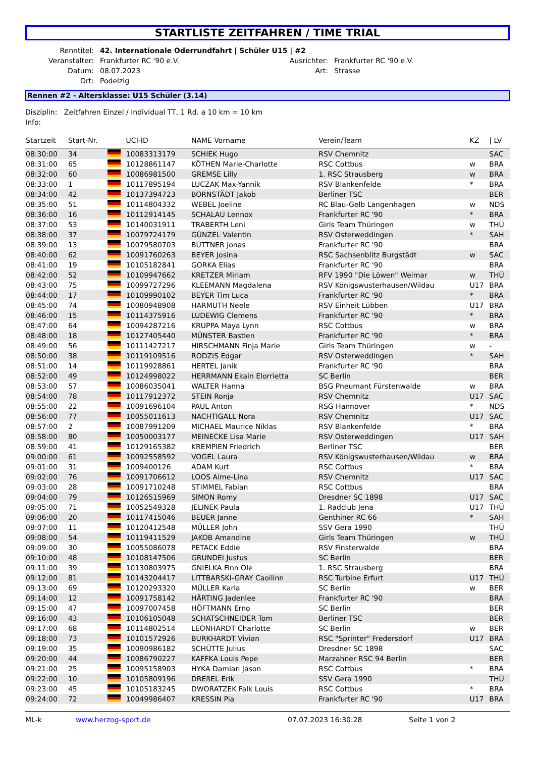STARTLISTE ZEITFAHREN / TIME TRIAL
| Renntitel: | 42. Internationale Oderrundfahrt / Schüler U15 / #2 | | |
| Veranstalter: | Frankfurter RC '90 e.V. | Ausrichter: | Frankfurter RC '90 e.V. |
| Datum: | 08.07.2023 | Art: | Strasse |
| Ort: | Podelzig | | |
Rennen #2 - Altersklasse: U15 Schüler (3.14)
Disziplin: Zeitfahren Einzel / Individual TT, 1 Rd. a 10 km = 10 km
Info:
| Startzeit | Start-Nr. | | UCI-ID | NAME Vorname | Verein/Team | KZ | / LV |
| --- | --- | --- | --- | --- | --- | --- | --- |
| 08:30:00 | 34 | | 10083313179 | SCHIEK Hugo | RSV Chemnitz | | SAC |
| 08:31:00 | 65 | | 10128861147 | KÖTHEN Marie-Charlotte | RSC Cottbus | w | BRA |
| 08:32:00 | 60 | | 10086981500 | GREMSE Lilly | 1. RSC Strausberg | w | BRA |
| 08:33:00 | 1 | | 10117895194 | LUCZAK Max-Yannik | RSV Blankenfelde | * | BRA |
| 08:34:00 | 42 | | 10137394723 | BORNSTÄDT Jakob | Berliner TSC | | BER |
| 08:35:00 | 51 | | 10114804332 | WEBEL Joeline | RC Blau-Gelb Langenhagen | w | NDS |
| 08:36:00 | 16 | | 10112914145 | SCHALAU Lennox | Frankfurter RC '90 | * | BRA |
| 08:37:00 | 53 | | 10140031911 | TRABERTH Leni | Girls Team Thüringen | w | THÜ |
| 08:38:00 | 37 | | 10079724179 | GÜNZEL Valentin | RSV Osterweddingen | * | SAH |
| 08:39:00 | 13 | | 10079580703 | BÜTTNER Jonas | Frankfurter RC '90 | | BRA |
| 08:40:00 | 62 | | 10091760263 | BEYER Josina | RSC Sachsenblitz Burgstädt | w | SAC |
| 08:41:00 | 19 | | 10105182841 | GORKA Elias | Frankfurter RC '90 | | BRA |
| 08:42:00 | 52 | | 10109947662 | KRETZER Miriam | RFV 1990 "Die Löwen" Weimar | w | THÜ |
| 08:43:00 | 75 | | 10099727296 | KLEEMANN Magdalena | RSV Königswusterhausen/Wildau | U17 | BRA |
| 08:44:00 | 17 | | 10109990102 | BEYER Tim Luca | Frankfurter RC '90 | * | BRA |
| 08:45:00 | 74 | | 10080948908 | HARMUTH Neele | RSV Einheit Lübben | U17 | BRA |
| 08:46:00 | 15 | | 10114375916 | LUDEWIG Clemens | Frankfurter RC '90 | * | BRA |
| 08:47:00 | 64 | | 10094287216 | KRUPPA Maya Lynn | RSC Cottbus | w | BRA |
| 08:48:00 | 18 | | 10127405440 | MÜNSTER Bastien | Frankfurter RC '90 | * | BRA |
| 08:49:00 | 56 | | 10111427217 | HIRSCHMANN Finja Marie | Girls Team Thüringen | w | - |
| 08:50:00 | 38 | | 10119109516 | RODZIS Edgar | RSV Osterweddingen | * | SAH |
| 08:51:00 | 14 | | 10119928861 | HERTEL Janik | Frankfurter RC '90 | | BRA |
| 08:52:00 | 49 | | 10124998022 | HERRMANN Ekain Elorrietta | SC Berlin | | BER |
| 08:53:00 | 57 | | 10086035041 | WALTER Hanna | BSG Pneumant Fürstenwalde | w | BRA |
| 08:54:00 | 78 | | 10117912372 | STEIN Ronja | RSV Chemnitz | U17 | SAC |
| 08:55:00 | 22 | | 10091696104 | PAUL Anton | RSG Hannover | * | NDS |
| 08:56:00 | 77 | | 10055011613 | NACHTIGALL Nora | RSV Chemnitz | U17 | SAC |
| 08:57:00 | 2 | | 10087991209 | MICHAEL Maurice Niklas | RSV Blankenfelde | * | BRA |
| 08:58:00 | 80 | | 10050003177 | MEINECKE Lisa Marie | RSV Osterweddingen | U17 | SAH |
| 08:59:00 | 41 | | 10129165382 | KREMPIEN Friedrich | Berliner TSC | | BER |
| 09:00:00 | 61 | | 10092558592 | VOGEL Laura | RSV Königswusterhausen/Wildau | w | BRA |
| 09:01:00 | 31 | | 1009400126 | ADAM Kurt | RSC Cottbus | * | BRA |
| 09:02:00 | 76 | | 10091706612 | LOOS Aime-Lina | RSV Chemnitz | U17 | SAC |
| 09:03:00 | 28 | | 10091710248 | STIMMEL Fabian | RSC Cottbus | | BRA |
| 09:04:00 | 79 | | 10126515969 | SIMON Romy | Dresdner SC 1898 | U17 | SAC |
| 09:05:00 | 71 | | 10052549328 | JELINEK Paula | 1. Radclub Jena | U17 | THÜ |
| 09:06:00 | 20 | | 10117415046 | BEUER Janne | Genthiner RC 66 | * | SAH |
| 09:07:00 | 11 | | 10120412548 | MÜLLER John | SSV Gera 1990 | | THÜ |
| 09:08:00 | 54 | | 10119411529 | JAKOB Amandine | Girls Team Thüringen | w | THÜ |
| 09:09:00 | 30 | | 10055086078 | PETACK Eddie | RSV Finsterwalde | | BRA |
| 09:10:00 | 48 | | 10108147506 | GRUNDEI Justus | SC Berlin | | BER |
| 09:11:00 | 39 | | 10130803975 | GNIELKA Finn Ole | 1. RSC Strausberg | | BRA |
| 09:12:00 | 81 | | 10143204417 | LITTBARSKI-GRAY Caoilinn | RSC Turbine Erfurt | U17 | THÜ |
| 09:13:00 | 69 | | 10120293320 | MÜLLER Karla | SC Berlin | w | BER |
| 09:14:00 | 12 | | 10091758142 | HÄRTING Jadenlee | Frankfurter RC '90 | | BRA |
| 09:15:00 | 47 | | 10097007458 | HÖFTMANN Erno | SC Berlin | | BER |
| 09:16:00 | 43 | | 10106105048 | SCHATSCHNEIDER Tom | Berliner TSC | | BER |
| 09:17:00 | 68 | | 10114802514 | LEONHARDT Charlotte | SC Berlin | w | BER |
| 09:18:00 | 73 | | 10101572926 | BURKHARDT Vivian | RSC "Sprinter" Fredersdorf | U17 | BRA |
| 09:19:00 | 35 | | 10090986182 | SCHÜTTE Julius | Dresdner SC 1898 | | SAC |
| 09:20:00 | 44 | | 10086790227 | KAFFKA Louis Pepe | Marzahner RSC 94 Berlin | | BER |
| 09:21:00 | 25 | | 10095158903 | HYKA Damian Jason | RSC Cottbus | * | BRA |
| 09:22:00 | 10 | | 10105809196 | DREßEL Erik | SSV Gera 1990 | | THÜ |
| 09:23:00 | 45 | | 10105183245 | DWORATZEK Falk Louis | RSC Cottbus | * | BRA |
| 09:24:00 | 72 | | 10049986407 | KRESSIN Pia | Frankfurter RC '90 | U17 | BRA |
ML-k www.herzog-sport.de 07.07.2023 16:30:28 Seite 1 von 2